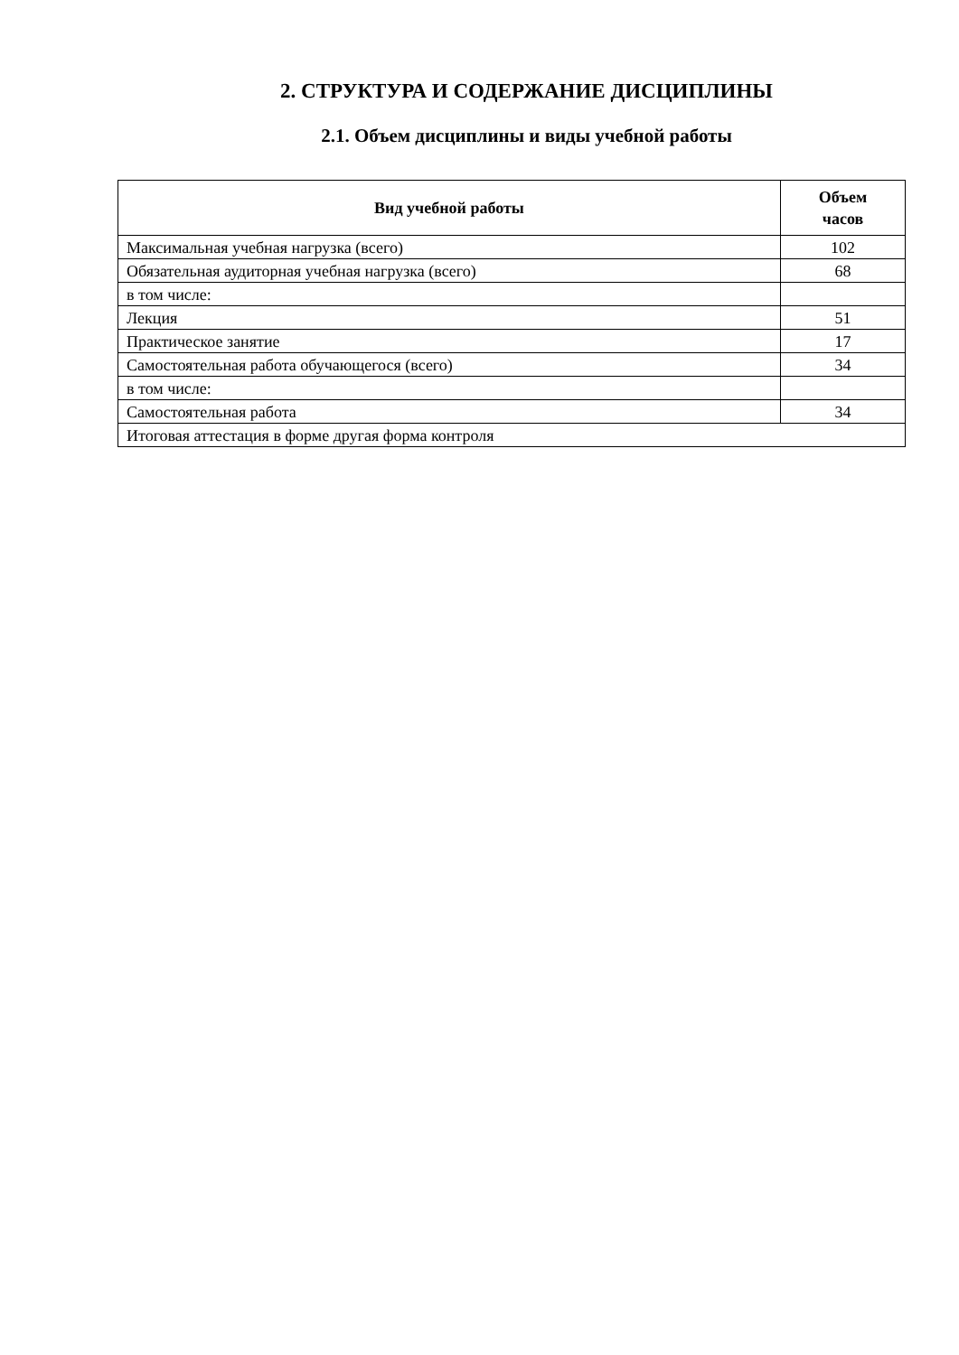2. СТРУКТУРА И СОДЕРЖАНИЕ ДИСЦИПЛИНЫ
2.1. Объем дисциплины и виды учебной работы
| Вид учебной работы | Объем часов |
| --- | --- |
| Максимальная учебная нагрузка (всего) | 102 |
| Обязательная аудиторная учебная нагрузка (всего) | 68 |
| в том числе: | |
| Лекция | 51 |
| Практическое занятие | 17 |
| Самостоятельная работа обучающегося (всего) | 34 |
| в том числе: | |
| Самостоятельная работа | 34 |
| Итоговая аттестация в форме другая форма контроля | |